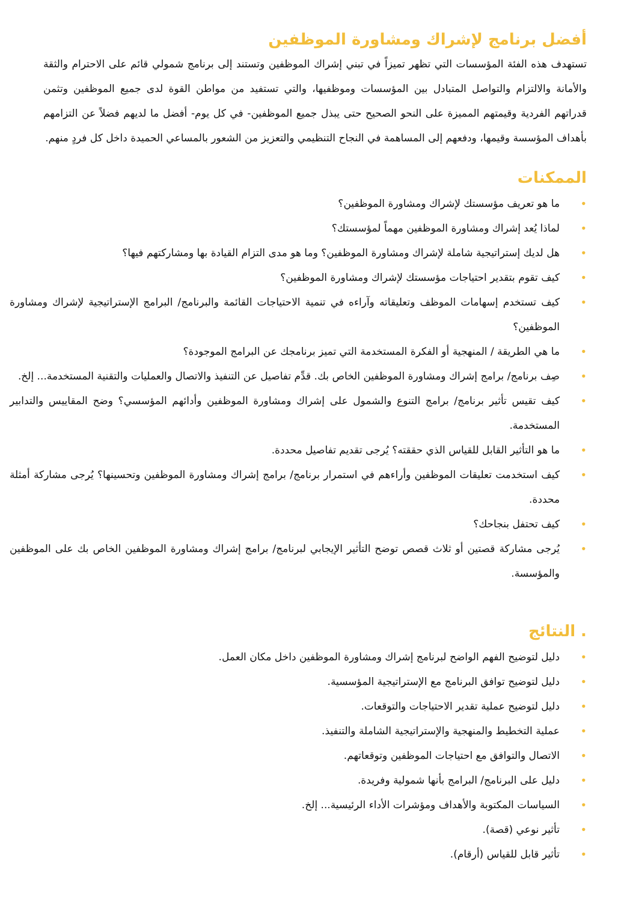أفضل برنامج لإشراك ومشاورة الموظفين
تستهدف هذه الفئة المؤسسات التي تظهر تميزاً في تبني إشراك الموظفين وتستند إلى برنامج شمولي قائم على الاحترام والثقة والأمانة والالتزام والتواصل المتبادل بين المؤسسات وموظفيها، والتي تستفيد من مواطن القوة لدى جميع الموظفين وتثمن قدراتهم الفردية وقيمتهم المميزة على النحو الصحيح حتى يبذل جميع الموظفين- في كل يوم- أفضل ما لديهم فضلاً عن التزامهم بأهداف المؤسسة وقيمها، ودفعهم إلى المساهمة في النجاح التنظيمي والتعزيز من الشعور بالمساعي الحميدة داخل كل فردٍ منهم.
الممكنات
• ما هو تعريف مؤسستك لإشراك ومشاورة الموظفين؟
• لماذا يُعد إشراك ومشاورة الموظفين مهماً لمؤسستك؟
• هل لديك إستراتيجية شاملة لإشراك ومشاورة الموظفين؟ وما هو مدى التزام القيادة بها ومشاركتهم فيها؟
• كيف تقوم بتقدير احتياجات مؤسستك لإشراك ومشاورة الموظفين؟
• كيف تستخدم إسهامات الموظف وتعليقاته وآراءه في تنمية الاحتياجات القائمة والبرنامج/ البرامج الإستراتيجية لإشراك ومشاورة الموظفين؟
• ما هي الطريقة / المنهجية أو الفكرة المستخدمة التي تميز برنامجك عن البرامج الموجودة؟
• صِف برنامج/ برامج إشراك ومشاورة الموظفين الخاص بك. قدِّم تفاصيل عن التنفيذ والاتصال والعمليات والتقنية المستخدمة... إلخ.
• كيف تقيس تأثير برنامج/ برامج التنوع والشمول على إشراك ومشاورة الموظفين وأدائهم المؤسسي؟ وضح المقاييس والتدابير المستخدمة.
• ما هو التأثير القابل للقياس الذي حققته؟ يُرجى تقديم تفاصيل محددة.
• كيف استخدمت تعليقات الموظفين وأراءهم في استمرار برنامج/ برامج إشراك ومشاورة الموظفين وتحسينها؟ يُرجى مشاركة أمثلة محددة.
• كيف تحتفل بنجاحك؟
• يُرجى مشاركة قصتين أو ثلاث قصص توضح التأثير الإيجابي لبرنامج/ برامج إشراك ومشاورة الموظفين الخاص بك على الموظفين والمؤسسة.
. النتائج
• دليل لتوضيح الفهم الواضح لبرنامج إشراك ومشاورة الموظفين داخل مكان العمل.
• دليل لتوضيح توافق البرنامج مع الإستراتيجية المؤسسية.
• دليل لتوضيح عملية تقدير الاحتياجات والتوقعات.
• عملية التخطيط والمنهجية والإستراتيجية الشاملة والتنفيذ.
• الاتصال والتوافق مع احتياجات الموظفين وتوقعاتهم.
• دليل على البرنامج/ البرامج بأنها شمولية وفريدة.
• السياسات المكتوبة والأهداف ومؤشرات الأداء الرئيسية... إلخ.
• تأثير نوعي (قصة).
• تأثير قابل للقياس (أرقام).